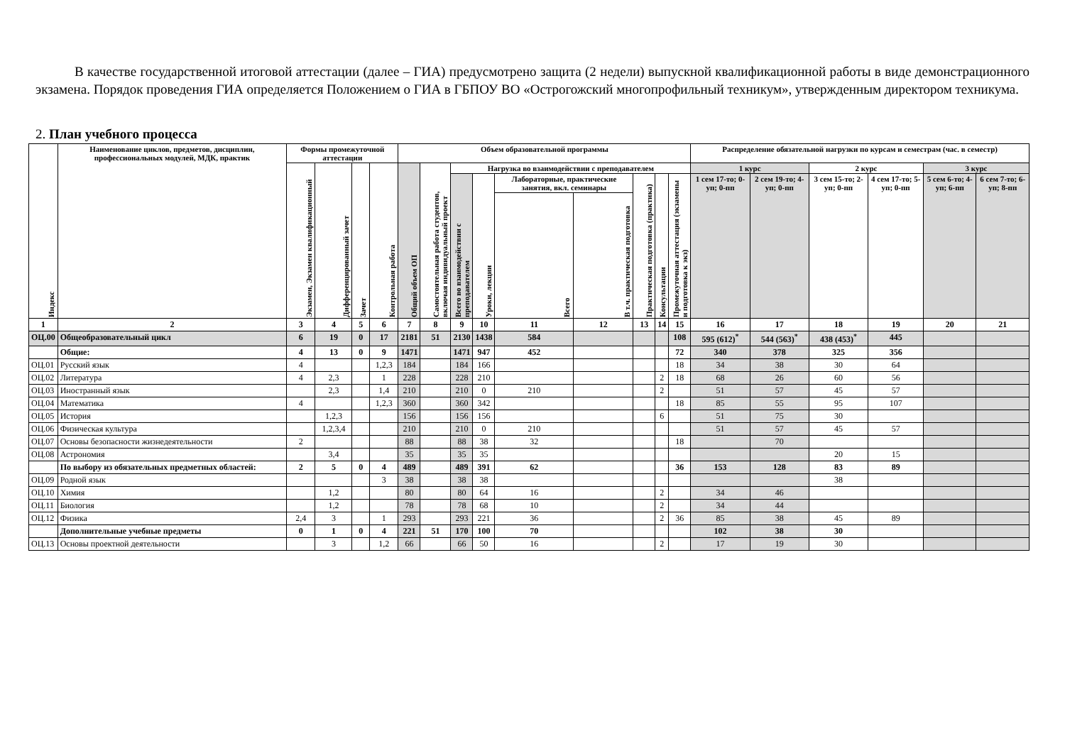В качестве государственной итоговой аттестации (далее – ГИА) предусмотрено защита (2 недели) выпускной квалификационной работы в виде демонстрационного экзамена. Порядок проведения ГИА определяется Положением о ГИА в ГБПОУ ВО «Острогожский многопрофильный техникум», утвержденным директором техникума.
2. План учебного процесса
| Индекс | Наименование циклов, предметов, дисциплин, профессиональных модулей, МДК, практик | Формы промежуточной аттестации | | | | Объем образовательной программы | | | | | | | | | Распределение обязательной нагрузки по курсам и семестрам (час. в семестр) | | | | | |
| --- | --- | --- | --- | --- | --- | --- | --- | --- | --- | --- | --- | --- | --- | --- | --- | --- | --- | --- | --- | --- |
| | | Экзамен, Экзамен квалификационный | Дифференцированный зачет | Зачет | Контрольная работа | Общий объем ОП | Самостоятельная работа студентов, включая индивидуальный проект | Нагрузка во взаимодействии с преподавателем | | | | | | | 1 курс | | 2 курс | | 3 курс | |
| | | | | | | | | Всего во взаимодействии с преподавателем | Уроки, лекции | Лабораторные, практические занятия, вкл. семинары | | Практическая подготовка (практика) | Консультации | Промежуточная аттестация (экзамены и подготовка к экз) | 1 сем 17-то; 0-уп; 0-пп | 2 сем 19-то; 4-уп; 0-пп | 3 сем 15-то; 2-уп; 0-пп | 4 сем 17-то; 5-уп; 0-пп | 5 сем 6-то; 4-уп; 6-пп | 6 сем 7-то; 6-уп; 8-пп |
| | | | | | | | | | | Всего | В т.ч. практическая подготовка | | | | | | | | | |
| 1 | 2 | 3 | 4 | 5 | 6 | 7 | 8 | 9 | 10 | 11 | 12 | 13 | 14 | 15 | 16 | 17 | 18 | 19 | 20 | 21 |
| ОЦ.00 | Общеобразовательный цикл | 6 | 19 | 0 | 17 | 2181 | 51 | 2130 | 1438 | 584 | | | | 108 | 595 (612)<sup>*</sup> | 544 (563)<sup>*</sup> | 438 (453)<sup>*</sup> | 445 | | |
| | Общие: | 4 | 13 | 0 | 9 | 1471 | | 1471 | 947 | 452 | | | | 72 | 340 | 378 | 325 | 356 | | |
| ОЦ.01 | Русский язык | 4 | | | 1,2,3 | 184 | | 184 | 166 | | | | | 18 | 34 | 38 | 30 | 64 | | |
| ОЦ.02 | Литература | 4 | 2,3 | | 1 | 228 | | 228 | 210 | | | | 2 | 18 | 68 | 26 | 60 | 56 | | |
| ОЦ.03 | Иностранный язык | | 2,3 | | 1,4 | 210 | | 210 | 0 | 210 | | | 2 | | 51 | 57 | 45 | 57 | | |
| ОЦ.04 | Математика | 4 | | | 1,2,3 | 360 | | 360 | 342 | | | | | 18 | 85 | 55 | 95 | 107 | | |
| ОЦ.05 | История | | 1,2,3 | | | 156 | | 156 | 156 | | | | 6 | | 51 | 75 | 30 | | | |
| ОЦ.06 | Физическая культура | | 1,2,3,4 | | | 210 | | 210 | 0 | 210 | | | | | 51 | 57 | 45 | 57 | | |
| ОЦ.07 | Основы безопасности жизнедеятельности | 2 | | | | 88 | | 88 | 38 | 32 | | | | 18 | | 70 | | | | |
| ОЦ.08 | Астрономия | | 3,4 | | | 35 | | 35 | 35 | | | | | | | | 20 | 15 | | |
| | По выбору из обязательных предметных областей: | 2 | 5 | 0 | 4 | 489 | | 489 | 391 | 62 | | | | 36 | 153 | 128 | 83 | 89 | | |
| ОЦ.09 | Родной язык | | | | 3 | 38 | | 38 | 38 | | | | | | | | 38 | | | |
| ОЦ.10 | Химия | | 1,2 | | | 80 | | 80 | 64 | 16 | | | 2 | | 34 | 46 | | | | |
| ОЦ.11 | Биология | | 1,2 | | | 78 | | 78 | 68 | 10 | | | 2 | | 34 | 44 | | | | |
| ОЦ.12 | Физика | 2,4 | 3 | | 1 | 293 | | 293 | 221 | 36 | | | 2 | 36 | 85 | 38 | 45 | 89 | | |
| | Дополнительные учебные предметы | 0 | 1 | 0 | 4 | 221 | 51 | 170 | 100 | 70 | | | | | 102 | 38 | 30 | | | |
| ОЦ.13 | Основы проектной деятельности | | 3 | | 1,2 | 66 | | 66 | 50 | 16 | | | 2 | | 17 | 19 | 30 | | | |